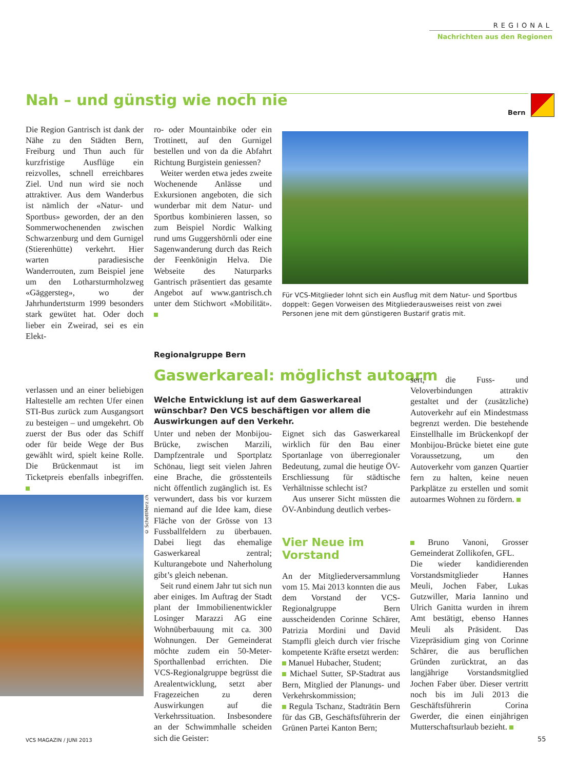REGIONAL
Nachrichten aus den Regionen
Nah – und günstig wie noch nie
Bern
Die Region Gantrisch ist dank der Nähe zu den Städten Bern, Freiburg und Thun auch für kurzfristige Ausflüge ein reizvolles, schnell erreichbares Ziel. Und nun wird sie noch attraktiver. Aus dem Wanderbus ist nämlich der «Natur- und Sportbus» geworden, der an den Sommerwochenenden zwischen Schwarzenburg und dem Gurnigel (Stierenhütte) verkehrt. Hier warten paradiesische Wanderrouten, zum Beispiel jene um den Lotharsturmholzweg «Gäggersteg», wo der Jahrhundertsturm 1999 besonders stark gewütet hat. Oder doch lieber ein Zweirad, sei es ein Elekt-
ro- oder Mountainbike oder ein Trottinett, auf den Gurnigel bestellen und von da die Abfahrt Richtung Burgistein geniessen?
Weiter werden etwa jedes zweite Wochenende Anlässe und Exkursionen angeboten, die sich wunderbar mit dem Natur- und Sportbus kombinieren lassen, so zum Beispiel Nordic Walking rund ums Guggershörnli oder eine Sagenwanderung durch das Reich der Feenkönigin Helva. Die Webseite des Naturparks Gantrisch präsentiert das gesamte Angebot auf www.gantrisch.ch unter dem Stichwort «Mobilität».
Für VCS-Mitglieder lohnt sich ein Ausflug mit dem Natur- und Sportbus doppelt: Gegen Vorweisen des Mitgliederausweises reist von zwei Personen jene mit dem günstigeren Bustarif gratis mit.
verlassen und an einer beliebigen Haltestelle am rechten Ufer einen STI-Bus zurück zum Ausgangsort zu besteigen – und umgekehrt. Ob zuerst der Bus oder das Schiff oder für beide Wege der Bus gewählt wird, spielt keine Rolle. Die Brückenmaut ist im Ticketpreis ebenfalls inbegriffen.
© SchottMerz.ch
Regionalgruppe Bern
Gaswerkareal: möglichst autoarm
Welche Entwicklung ist auf dem Gaswerkareal wünschbar? Den VCS beschäftigen vor allem die Auswirkungen auf den Verkehr.
Unter und neben der Monbijou-Brücke, zwischen Marzili, Dampfzentrale und Sportplatz Schönau, liegt seit vielen Jahren eine Brache, die grösstenteils nicht öffentlich zugänglich ist. Es verwundert, dass bis vor kurzem niemand auf die Idee kam, diese Fläche von der Grösse von 13 Fussballfeldern zu überbauen. Dabei liegt das ehemalige Gaswerkareal zentral; Kulturangebote und Naherholung gibt’s gleich nebenan.
Seit rund einem Jahr tut sich nun aber einiges. Im Auftrag der Stadt plant der Immobilienentwickler Losinger Marazzi AG eine Wohnüberbauung mit ca. 300 Wohnungen. Der Gemeinderat möchte zudem ein 50-Meter-Sporthallenbad errichten. Die VCS-Regionalgruppe begrüsst die Arealentwicklung, setzt aber Fragezeichen zu deren Auswirkungen auf die Verkehrssituation. Insbesondere an der Schwimmhalle scheiden sich die Geister:
Eignet sich das Gaswerkareal wirklich für den Bau einer Sportanlage von überregionaler Bedeutung, zumal die heutige ÖV-Erschliessung für städtische Verhältnisse schlecht ist?
Aus unserer Sicht müssten die ÖV-Anbindung deutlich verbes-
Vier Neue im Vorstand
An der Mitgliederversammlung vom 15. Mai 2013 konnten die aus dem Vorstand der VCS-Regionalgruppe Bern ausscheidenden Corinne Schärer, Patrizia Mordini und David Stampfli gleich durch vier frische kompetente Kräfte ersetzt werden:
Manuel Hubacher, Student;
Michael Sutter, SP-Stadtrat aus Bern, Mitglied der Planungs- und Verkehrskommission;
Regula Tschanz, Stadträtin Bern für das GB, Geschäftsführerin der Grünen Partei Kanton Bern;
sert, die Fuss- und Veloverbindungen attraktiv gestaltet und der (zusätzliche) Autoverkehr auf ein Mindestmass begrenzt werden. Die bestehende Einstellhalle im Brückenkopf der Monbijou-Brücke bietet eine gute Voraussetzung, um den Autoverkehr vom ganzen Quartier fern zu halten, keine neuen Parkplätze zu erstellen und somit autoarmes Wohnen zu fördern.
Bruno Vanoni, Grosser Gemeinderat Zollikofen, GFL.
Die wieder kandidierenden Vorstandsmitglieder Hannes Meuli, Jochen Faber, Lukas Gutzwiller, Maria Iannino und Ulrich Ganitta wurden in ihrem Amt bestätigt, ebenso Hannes Meuli als Präsident. Das Vizepräsidium ging von Corinne Schärer, die aus beruflichen Gründen zurücktrat, an das langjährige Vorstandsmitglied Jochen Faber über. Dieser vertritt noch bis im Juli 2013 die Geschäftsführerin Corina Gwerder, die einen einjährigen Mutterschaftsurlaub bezieht.
VCS MAGAZIN / JUNI 2013 55